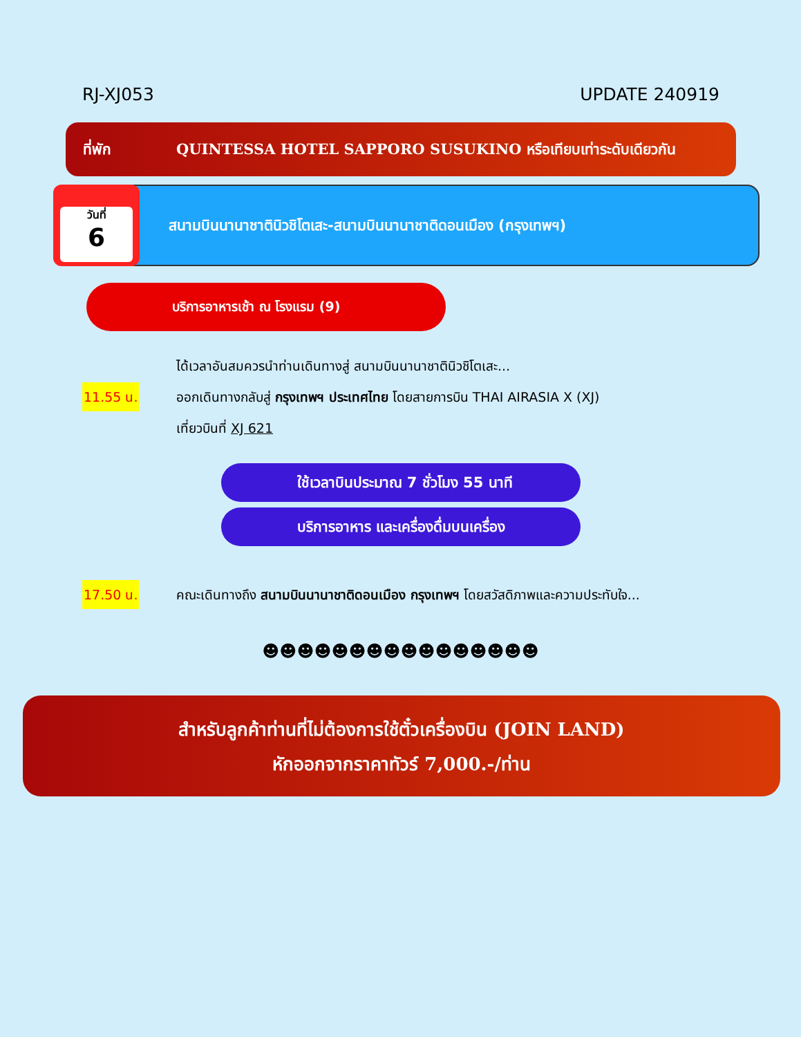RJ-XJ053 UPDATE 240919
ที่พัก QUINTESSA HOTEL SAPPORO SUSUKINO หรือเทียบเท่าระดับเดียวกัน
วันที่
6
สนามบินนานาชาตินิวชิโตเสะ-สนามบินนานาชาติดอนเมือง (กรุงเทพฯ)
บริการอาหารเช้า ณ โรงแรม (9)
ได้เวลาอันสมควรนำท่านเดินทางสู่ สนามบินนานาชาตินิวชิโตเสะ...
11.55 น.
ออกเดินทางกลับสู่ กรุงเทพฯ ประเทศไทย โดยสายการบิน THAI AIRASIA X (XJ)
เที่ยวบินที่ XJ 621
ใช้เวลาบินประมาณ 7 ชั่วโมง 55 นาที
บริการอาหาร และเครื่องดื่มบนเครื่อง
17.50 น.
คณะเดินทางถึง สนามบินนานาชาติดอนเมือง กรุงเทพฯ โดยสวัสดิภาพและความประทับใจ...
☻☻☻☻☻☻☻☻☻☻☻☻☻☻☻☻
สำหรับลูกค้าท่านที่ไม่ต้องการใช้ตั๋วเครื่องบิน (JOIN LAND)
หักออกจากราคาทัวร์ 7,000.-/ท่าน